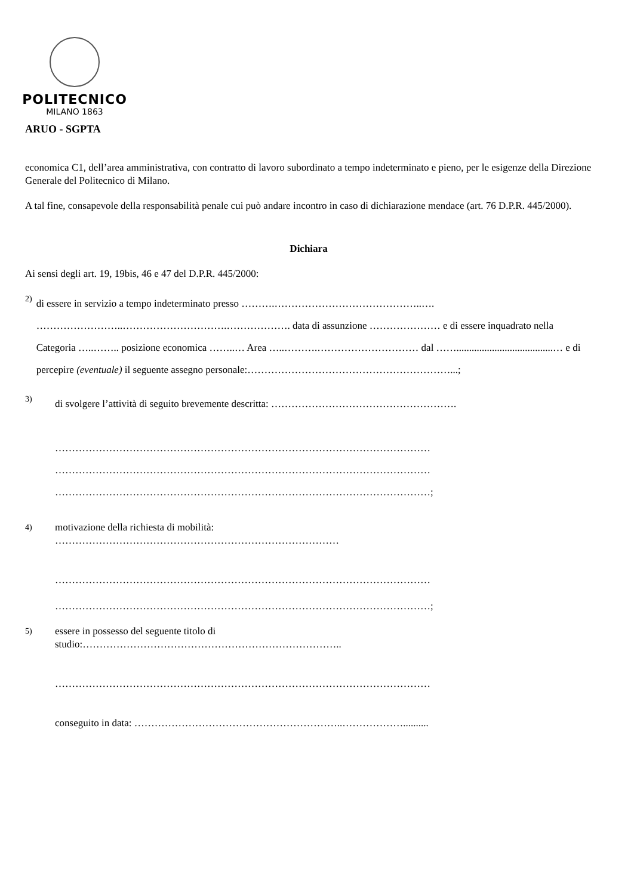POLITECNICO
MILANO 1863
ARUO - SGPTA
economica C1, dell’area amministrativa, con contratto di lavoro subordinato a tempo indeterminato e pieno, per le esigenze della Direzione Generale del Politecnico di Milano.
A tal fine, consapevole della responsabilità penale cui può andare incontro in caso di dichiarazione mendace (art. 76 D.P.R. 445/2000).
Dichiara
Ai sensi degli art. 19, 19bis, 46 e 47 del D.P.R. 445/2000:
2)
di essere in servizio a tempo indeterminato presso ……….……………………………………..….
……………………..………………………….………………. data di assunzione ………………… e di essere inquadrato nella Categoria …..…….. posizione economica ……..… Area …..……….………………………… dal ……......................................… e di percepire (eventuale) il seguente assegno personale:……………………………………………………...;
3)
di svolgere l’attività di seguito brevemente descritta: ……………………………………………….
…………………………………………………………………………………………………
…………………………………………………………………………………………………
…………………………………………………………………………………………………;
4)
motivazione della richiesta di mobilità:
…………………………………………………………………………
…………………………………………………………………………………………………
…………………………………………………………………………………………………;
5)
essere in possesso del seguente titolo di
studio:…………………………………………………………………..
…………………………………………………………………………………………………
conseguito in data: ……………………………………………………..………………..........